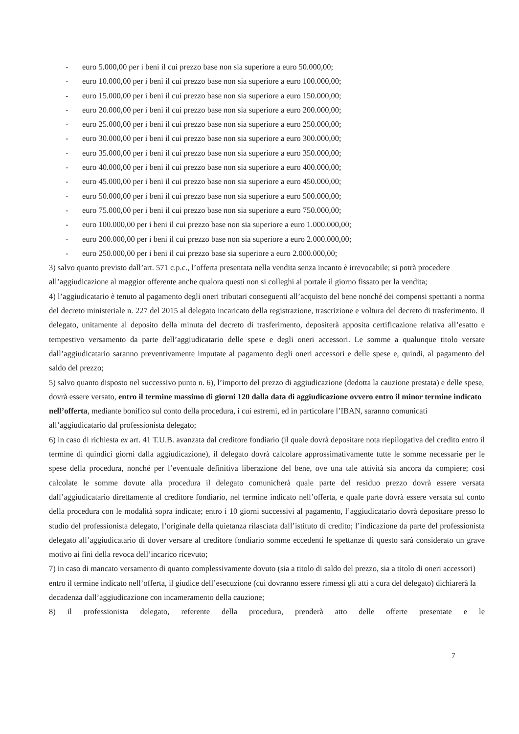- euro 5.000,00 per i beni il cui prezzo base non sia superiore a euro 50.000,00;
- euro 10.000,00 per i beni il cui prezzo base non sia superiore a euro 100.000,00;
- euro 15.000,00 per i beni il cui prezzo base non sia superiore a euro 150.000,00;
- euro 20.000,00 per i beni il cui prezzo base non sia superiore a euro 200.000,00;
- euro 25.000,00 per i beni il cui prezzo base non sia superiore a euro 250.000,00;
- euro 30.000,00 per i beni il cui prezzo base non sia superiore a euro 300.000,00;
- euro 35.000,00 per i beni il cui prezzo base non sia superiore a euro 350.000,00;
- euro 40.000,00 per i beni il cui prezzo base non sia superiore a euro 400.000,00;
- euro 45.000,00 per i beni il cui prezzo base non sia superiore a euro 450.000,00;
- euro 50.000,00 per i beni il cui prezzo base non sia superiore a euro 500.000,00;
- euro 75.000,00 per i beni il cui prezzo base non sia superiore a euro 750.000,00;
- euro 100.000,00 per i beni il cui prezzo base non sia superiore a euro 1.000.000,00;
- euro 200.000,00 per i beni il cui prezzo base non sia superiore a euro 2.000.000,00;
- euro 250.000,00 per i beni il cui prezzo base sia superiore a euro 2.000.000,00;
3) salvo quanto previsto dall’art. 571 c.p.c., l’offerta presentata nella vendita senza incanto è irrevocabile; si potrà procedere all’aggiudicazione al maggior offerente anche qualora questi non si colleghi al portale il giorno fissato per la vendita;
4) l’aggiudicatario è tenuto al pagamento degli oneri tributari conseguenti all’acquisto del bene nonché dei compensi spettanti a norma del decreto ministeriale n. 227 del 2015 al delegato incaricato della registrazione, trascrizione e voltura del decreto di trasferimento. Il delegato, unitamente al deposito della minuta del decreto di trasferimento, depositerà apposita certificazione relativa all’esatto e tempestivo versamento da parte dell’aggiudicatario delle spese e degli oneri accessori. Le somme a qualunque titolo versate dall’aggiudicatario saranno preventivamente imputate al pagamento degli oneri accessori e delle spese e, quindi, al pagamento del saldo del prezzo;
5) salvo quanto disposto nel successivo punto n. 6), l’importo del prezzo di aggiudicazione (dedotta la cauzione prestata) e delle spese, dovrà essere versato, entro il termine massimo di giorni 120 dalla data di aggiudicazione ovvero entro il minor termine indicato nell’offerta, mediante bonifico sul conto della procedura, i cui estremi, ed in particolare l’IBAN, saranno comunicati all’aggiudicatario dal professionista delegato;
6) in caso di richiesta ex art. 41 T.U.B. avanzata dal creditore fondiario (il quale dovrà depositare nota riepilogativa del credito entro il termine di quindici giorni dalla aggiudicazione), il delegato dovrà calcolare approssimativamente tutte le somme necessarie per le spese della procedura, nonché per l’eventuale definitiva liberazione del bene, ove una tale attività sia ancora da compiere; così calcolate le somme dovute alla procedura il delegato comunicherà quale parte del residuo prezzo dovrà essere versata dall’aggiudicatario direttamente al creditore fondiario, nel termine indicato nell’offerta, e quale parte dovrà essere versata sul conto della procedura con le modalità sopra indicate; entro i 10 giorni successivi al pagamento, l’aggiudicatario dovrà depositare presso lo studio del professionista delegato, l’originale della quietanza rilasciata dall’istituto di credito; l’indicazione da parte del professionista delegato all’aggiudicatario di dover versare al creditore fondiario somme eccedenti le spettanze di questo sarà considerato un grave motivo ai fini della revoca dell’incarico ricevuto;
7) in caso di mancato versamento di quanto complessivamente dovuto (sia a titolo di saldo del prezzo, sia a titolo di oneri accessori) entro il termine indicato nell’offerta, il giudice dell’esecuzione (cui dovranno essere rimessi gli atti a cura del delegato) dichiarerà la decadenza dall’aggiudicazione con incameramento della cauzione;
8) il professionista delegato, referente della procedura, prenderà atto delle offerte presentate e le
7